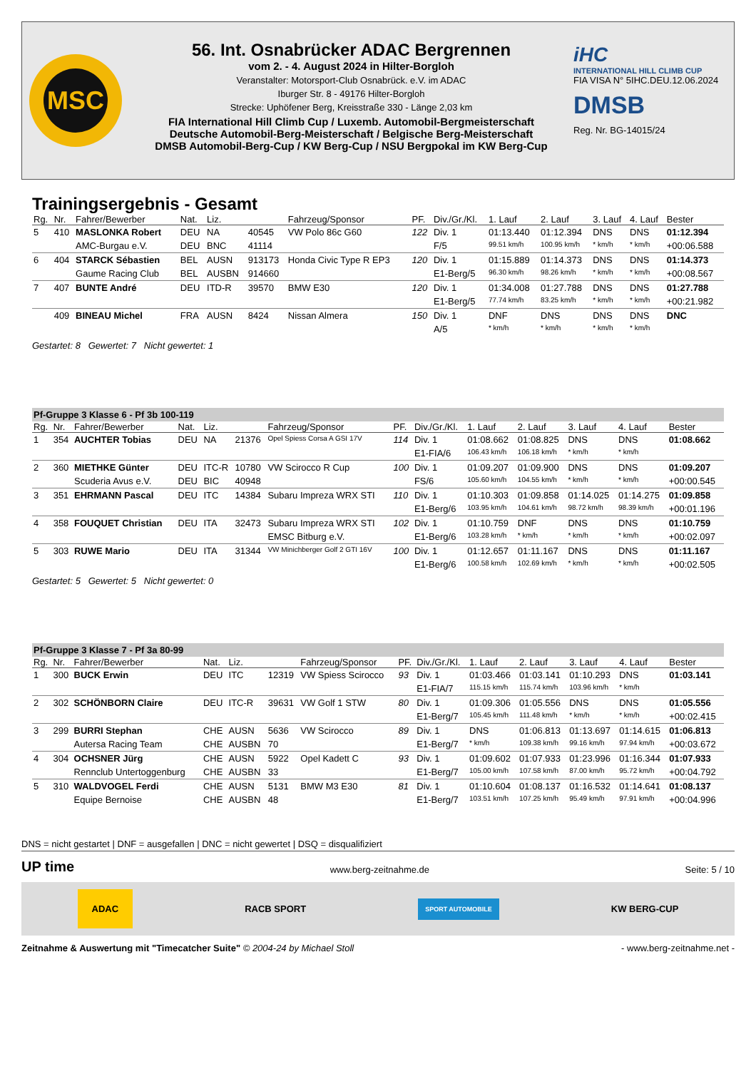MSC
56. Int. Osnabrücker ADAC Bergrennen
vom 2. - 4. August 2024 in Hilter-Borgloh
Veranstalter: Motorsport-Club Osnabrück. e.V. im ADAC
Iburger Str. 8 - 49176 Hilter-Borgloh
Strecke: Uphöfener Berg, Kreisstraße 330 - Länge 2,03 km
FIA International Hill Climb Cup / Luxemb. Automobil-Bergmeisterschaft
Deutsche Automobil-Berg-Meisterschaft / Belgische Berg-Meisterschaft
DMSB Automobil-Berg-Cup / KW Berg-Cup / NSU Bergpokal im KW Berg-Cup
iHC
INTERNATIONAL HILL CLIMB CUP
FIA VISA N° 5IHC.DEU.12.06.2024
DMSB
Reg. Nr. BG-14015/24
Trainingsergebnis - Gesamt
| Rg. | Nr. | Fahrer/Bewerber | Nat. | Liz. | | Fahrzeug/Sponsor | PF. | Div./Gr./Kl. | 1. Lauf | 2. Lauf | 3. Lauf | 4. Lauf | Bester |
| --- | --- | --- | --- | --- | --- | --- | --- | --- | --- | --- | --- | --- | --- |
| 5 | 410 | MASLONKA Robert | DEU | NA | 40545 | VW Polo 86c G60 | 122 | Div. 1 | 01:13.440 | 01:12.394 | DNS | DNS | 01:12.394 |
| | | AMC-Burgau e.V. | DEU | BNC | 41114 | | | F/5 | 99.51 km/h | 100.95 km/h | * km/h | * km/h | +00:06.588 |
| 6 | 404 | STARCK Sébastien | BEL | AUSN | 913173 | Honda Civic Type R EP3 | 120 | Div. 1 | 01:15.889 | 01:14.373 | DNS | DNS | 01:14.373 |
| | | Gaume Racing Club | BEL | AUSBN | 914660 | | | E1-Berg/5 | 96.30 km/h | 98.26 km/h | * km/h | * km/h | +00:08.567 |
| 7 | 407 | BUNTE André | DEU | ITD-R | 39570 | BMW E30 | 120 | Div. 1 | 01:34.008 | 01:27.788 | DNS | DNS | 01:27.788 |
| | | | | | | | | E1-Berg/5 | 77.74 km/h | 83.25 km/h | * km/h | * km/h | +00:21.982 |
| | 409 | BINEAU Michel | FRA | AUSN | 8424 | Nissan Almera | 150 | Div. 1 | DNF | DNS | DNS | DNS | DNC |
| | | | | | | | | A/5 | * km/h | * km/h | * km/h | * km/h | |
Gestartet: 8 Gewertet: 7 Nicht gewertet: 1
Pf-Gruppe 3 Klasse 6 - Pf 3b 100-119
| Rg. | Nr. | Fahrer/Bewerber | Nat. | Liz. | | Fahrzeug/Sponsor | PF. | Div./Gr./Kl. | 1. Lauf | 2. Lauf | 3. Lauf | 4. Lauf | Bester |
| --- | --- | --- | --- | --- | --- | --- | --- | --- | --- | --- | --- | --- | --- |
| 1 | 354 | AUCHTER Tobias | DEU | NA | 21376 | Opel Spiess Corsa A GSI 17V | 114 | Div. 1 | 01:08.662 | 01:08.825 | DNS | DNS | 01:08.662 |
| | | | | | | | | E1-FIA/6 | 106.43 km/h | 106.18 km/h | * km/h | * km/h | |
| 2 | 360 | MIETHKE Günter | DEU | ITC-R | 10780 | VW Scirocco R Cup | 100 | Div. 1 | 01:09.207 | 01:09.900 | DNS | DNS | 01:09.207 |
| | | Scuderia Avus e.V. | DEU | BIC | 40948 | | | FS/6 | 105.60 km/h | 104.55 km/h | * km/h | * km/h | +00:00.545 |
| 3 | 351 | EHRMANN Pascal | DEU | ITC | 14384 | Subaru Impreza WRX STI | 110 | Div. 1 | 01:10.303 | 01:09.858 | 01:14.025 | 01:14.275 | 01:09.858 |
| | | | | | | | | E1-Berg/6 | 103.95 km/h | 104.61 km/h | 98.72 km/h | 98.39 km/h | +00:01.196 |
| 4 | 358 | FOUQUET Christian | DEU | ITA | 32473 | Subaru Impreza WRX STI | 102 | Div. 1 | 01:10.759 | DNF | DNS | DNS | 01:10.759 |
| | | | | | | EMSC Bitburg e.V. | | E1-Berg/6 | 103.28 km/h | * km/h | * km/h | * km/h | +00:02.097 |
| 5 | 303 | RUWE Mario | DEU | ITA | 31344 | VW Minichberger Golf 2 GTI 16V | 100 | Div. 1 | 01:12.657 | 01:11.167 | DNS | DNS | 01:11.167 |
| | | | | | | | | E1-Berg/6 | 100.58 km/h | 102.69 km/h | * km/h | * km/h | +00:02.505 |
Gestartet: 5 Gewertet: 5 Nicht gewertet: 0
Pf-Gruppe 3 Klasse 7 - Pf 3a 80-99
| Rg. | Nr. | Fahrer/Bewerber | Nat. | Liz. | | Fahrzeug/Sponsor | PF. | Div./Gr./Kl. | 1. Lauf | 2. Lauf | 3. Lauf | 4. Lauf | Bester |
| --- | --- | --- | --- | --- | --- | --- | --- | --- | --- | --- | --- | --- | --- |
| 1 | 300 | BUCK Erwin | DEU | ITC | 12319 | VW Spiess Scirocco | 93 | Div. 1 | 01:03.466 | 01:03.141 | 01:10.293 | DNS | 01:03.141 |
| | | | | | | | | E1-FIA/7 | 115.15 km/h | 115.74 km/h | 103.96 km/h | * km/h | |
| 2 | 302 | SCHÖNBORN Claire | DEU | ITC-R | 39631 | VW Golf 1 STW | 80 | Div. 1 | 01:09.306 | 01:05.556 | DNS | DNS | 01:05.556 |
| | | | | | | | | E1-Berg/7 | 105.45 km/h | 111.48 km/h | * km/h | * km/h | +00:02.415 |
| 3 | 299 | BURRI Stephan | CHE | AUSN | 5636 | VW Scirocco | 89 | Div. 1 | DNS | 01:06.813 | 01:13.697 | 01:14.615 | 01:06.813 |
| | | Autersa Racing Team | CHE | AUSBN | 70 | | | E1-Berg/7 | * km/h | 109.38 km/h | 99.16 km/h | 97.94 km/h | +00:03.672 |
| 4 | 304 | OCHSNER Jürg | CHE | AUSN | 5922 | Opel Kadett C | 93 | Div. 1 | 01:09.602 | 01:07.933 | 01:23.996 | 01:16.344 | 01:07.933 |
| | | Rennclub Untertoggenburg | CHE | AUSBN | 33 | | | E1-Berg/7 | 105.00 km/h | 107.58 km/h | 87.00 km/h | 95.72 km/h | +00:04.792 |
| 5 | 310 | WALDVOGEL Ferdi | CHE | AUSN | 5131 | BMW M3 E30 | 81 | Div. 1 | 01:10.604 | 01:08.137 | 01:16.532 | 01:14.641 | 01:08.137 |
| | | Equipe Bernoise | CHE | AUSBN | 48 | | | E1-Berg/7 | 103.51 km/h | 107.25 km/h | 95.49 km/h | 97.91 km/h | +00:04.996 |
DNS = nicht gestartet | DNF = ausgefallen | DNC = nicht gewertet | DSQ = disqualifiziert
UP time www.berg-zeitnahme.de Seite: 5 / 10
ADAC RACB SPORT SPORT AUTOMOBILE KW BERG-CUP
Zeitnahme & Auswertung mit "Timecatcher Suite" © 2004-24 by Michael Stoll - www.berg-zeitnahme.net -